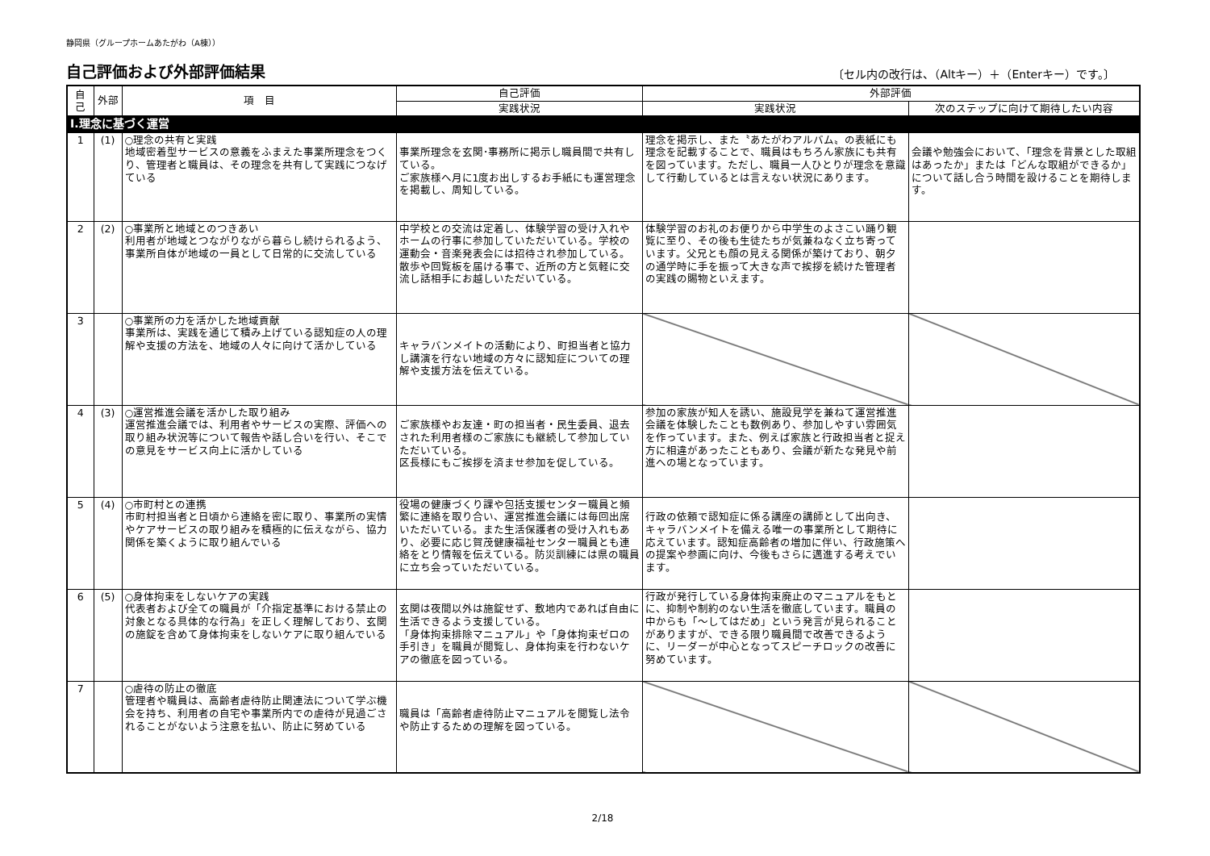静岡県（グループホームあたがわ（A棟））
自己評価および外部評価結果
〔セル内の改行は、（Altキー）＋（Enterキー）です。〕
| 自己 | 外部 | 項 目 | 自己評価 | 外部評価 | |
| --- | --- | --- | --- | --- | --- |
| | | | 実践状況 | 実践状況 | 次のステップに向けて期待したい内容 |
| Ⅰ.理念に基づく運営 | | | | | |
| 1 | (1) | ○理念の共有と実践 地域密着型サービスの意義をふまえた事業所理念をつくり、管理者と職員は、その理念を共有して実践につなげている | 事業所理念を玄関･事務所に掲示し職員間で共有している。 ご家族様へ月に1度お出しするお手紙にも運営理念を掲載し、周知している。 | 理念を掲示し、また〝あたがわアルバム〟の表紙にも理念を記載することで、職員はもちろん家族にも共有を図っています。ただし、職員一人ひとりが理念を意識して行動しているとは言えない状況にあります。 | 会議や勉強会において、「理念を背景とした取組はあったか」または「どんな取組ができるか」について話し合う時間を設けることを期待します。 |
| 2 | (2) | ○事業所と地域とのつきあい 利用者が地域とつながりながら暮らし続けられるよう、事業所自体が地域の一員として日常的に交流している | 中学校との交流は定着し、体験学習の受け入れやホームの行事に参加していただいている。学校の運動会・音楽発表会には招待され参加している。 散歩や回覧板を届ける事で、近所の方と気軽に交流し話相手にお越しいただいている。 | 体験学習のお礼のお便りから中学生のよさこい踊り観覧に至り、その後も生徒たちが気兼ねなく立ち寄っています。父兄とも顔の見える関係が築けており、朝夕の通学時に手を振って大きな声で挨拶を続けた管理者の実践の賜物といえます。 | |
| 3 | | ○事業所の力を活かした地域貢献 事業所は、実践を通じて積み上げている認知症の人の理解や支援の方法を、地域の人々に向けて活かしている | キャラバンメイトの活動により、町担当者と協力し講演を行ない地域の方々に認知症についての理解や支援方法を伝えている。 | | |
| 4 | (3) | ○運営推進会議を活かした取り組み 運営推進会議では、利用者やサービスの実際、評価への取り組み状況等について報告や話し合いを行い、そこでの意見をサービス向上に活かしている | ご家族様やお友達・町の担当者・民生委員、退去された利用者様のご家族にも継続して参加していただいている。 区長様にもご挨拶を済ませ参加を促している。 | 参加の家族が知人を誘い、施設見学を兼ねて運営推進会議を体験したことも数例あり、参加しやすい雰囲気を作っています。また、例えば家族と行政担当者と捉え方に相違があったこともあり、会議が新たな発見や前進への場となっています。 | |
| 5 | (4) | ○市町村との連携 市町村担当者と日頃から連絡を密に取り、事業所の実情やケアサービスの取り組みを積極的に伝えながら、協力関係を築くように取り組んでいる | 役場の健康づくり課や包括支援センター職員と頻繁に連絡を取り合い、運営推進会議には毎回出席いただいている。また生活保護者の受け入れもあり、必要に応じ賀茂健康福祉センター職員とも連絡をとり情報を伝えている。防災訓練には県の職員に立ち会っていただいている。 | 行政の依頼で認知症に係る講座の講師として出向き、キャラバンメイトを備える唯一の事業所として期待に応えています。認知症高齢者の増加に伴い、行政施策への提案や参画に向け、今後もさらに邁進する考えでいます。 | |
| 6 | (5) | ○身体拘束をしないケアの実践 代表者および全ての職員が「介指定基準における禁止の対象となる具体的な行為」を正しく理解しており、玄関の施錠を含めて身体拘束をしないケアに取り組んでいる | 玄関は夜間以外は施錠せず、敷地内であれば自由に生活できるよう支援している。 「身体拘束排除マニュアル」や「身体拘束ゼロの手引き」を職員が閲覧し、身体拘束を行わないケアの徹底を図っている。 | 行政が発行している身体拘束廃止のマニュアルをもとに、抑制や制約のない生活を徹底しています。職員の中からも「～してはだめ」という発言が見られることがありますが、できる限り職員間で改善できるように、リーダーが中心となってスピーチロックの改善に努めています。 | |
| 7 | | ○虐待の防止の徹底 管理者や職員は、高齢者虐待防止関連法について学ぶ機会を持ち、利用者の自宅や事業所内での虐待が見過ごされることがないよう注意を払い、防止に努めている | 職員は「高齢者虐待防止マニュアルを閲覧し法令や防止するための理解を図っている。 | | |
2/18